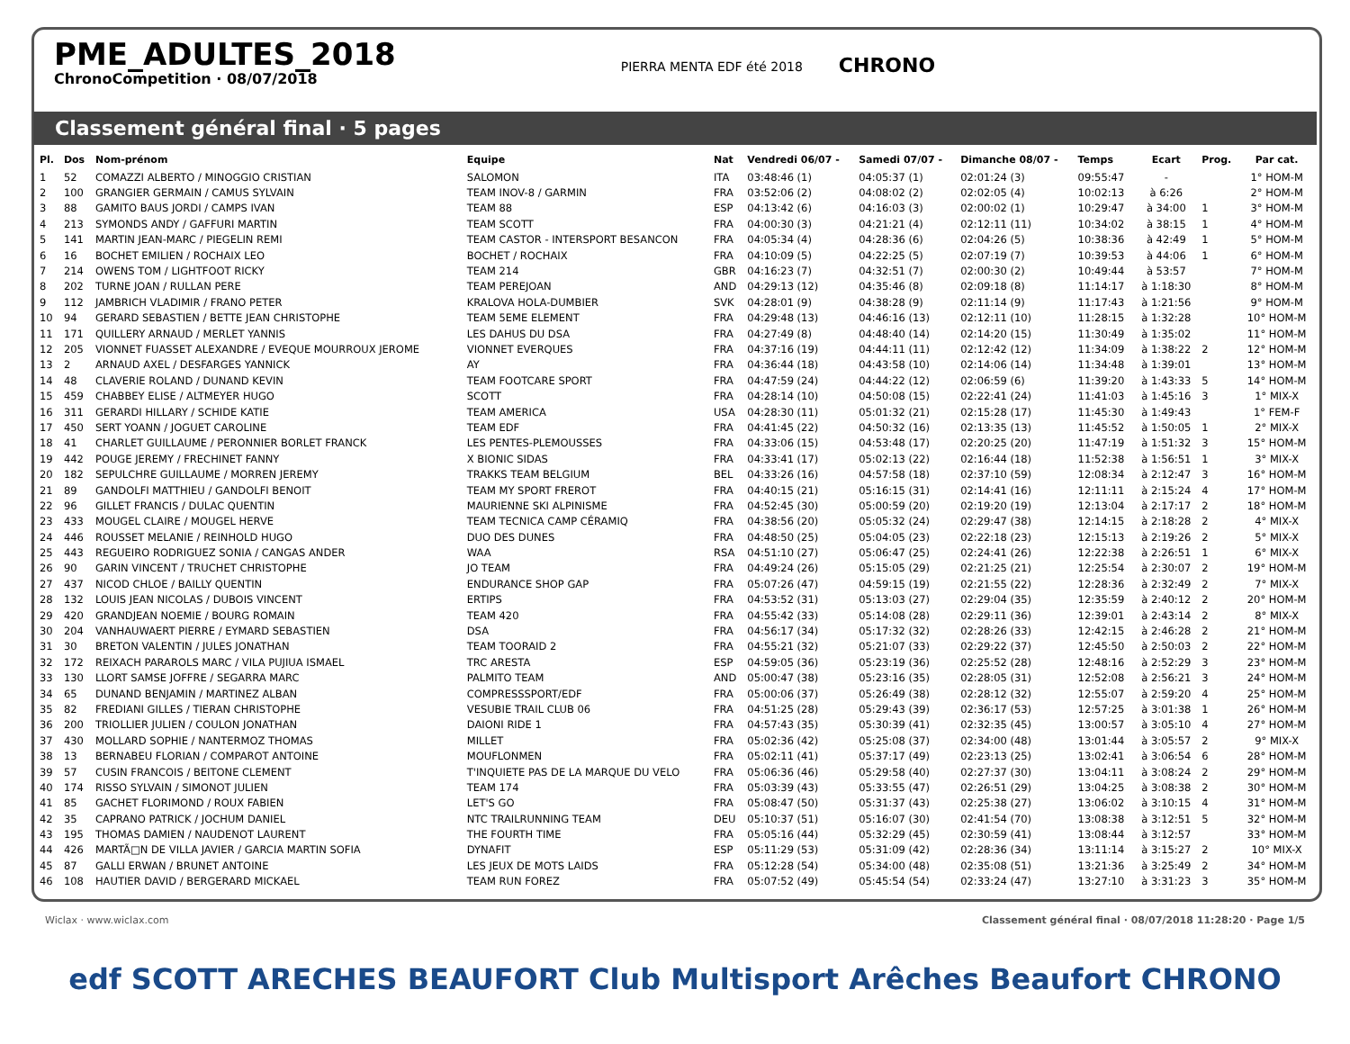PME_ADULTES_2018
ChronoCompetition · 08/07/2018
PIERRA MENTA EDF été 2018
CHRONO
Classement général final · 5 pages
| Pl. | Dos | Nom-prénom | Equipe | Nat | Vendredi 06/07 - | Samedi 07/07 - | Dimanche 08/07 - | Temps | Ecart | Prog. | Par cat. |
| --- | --- | --- | --- | --- | --- | --- | --- | --- | --- | --- | --- |
| 1 | 52 | COMAZZI ALBERTO / MINOGGIO CRISTIAN | SALOMON | ITA | 03:48:46 (1) | 04:05:37 (1) | 02:01:24 (3) | 09:55:47 | - | | 1° HOM-M |
| 2 | 100 | GRANGIER GERMAIN / CAMUS SYLVAIN | TEAM INOV-8 / GARMIN | FRA | 03:52:06 (2) | 04:08:02 (2) | 02:02:05 (4) | 10:02:13 | à 6:26 | | 2° HOM-M |
| 3 | 88 | GAMITO BAUS JORDI / CAMPS IVAN | TEAM 88 | ESP | 04:13:42 (6) | 04:16:03 (3) | 02:00:02 (1) | 10:29:47 | à 34:00 | 1 | 3° HOM-M |
| 4 | 213 | SYMONDS ANDY / GAFFURI MARTIN | TEAM SCOTT | FRA | 04:00:30 (3) | 04:21:21 (4) | 02:12:11 (11) | 10:34:02 | à 38:15 | 1 | 4° HOM-M |
| 5 | 141 | MARTIN JEAN-MARC / PIEGELIN REMI | TEAM CASTOR - INTERSPORT BESANCON | FRA | 04:05:34 (4) | 04:28:36 (6) | 02:04:26 (5) | 10:38:36 | à 42:49 | 1 | 5° HOM-M |
| 6 | 16 | BOCHET EMILIEN / ROCHAIX LEO | BOCHET / ROCHAIX | FRA | 04:10:09 (5) | 04:22:25 (5) | 02:07:19 (7) | 10:39:53 | à 44:06 | 1 | 6° HOM-M |
| 7 | 214 | OWENS TOM / LIGHTFOOT RICKY | TEAM 214 | GBR | 04:16:23 (7) | 04:32:51 (7) | 02:00:30 (2) | 10:49:44 | à 53:57 | | 7° HOM-M |
| 8 | 202 | TURNE JOAN / RULLAN PERE | TEAM PEREJOAN | AND | 04:29:13 (12) | 04:35:46 (8) | 02:09:18 (8) | 11:14:17 | à 1:18:30 | | 8° HOM-M |
| 9 | 112 | JAMBRICH VLADIMIR / FRANO PETER | KRALOVA HOLA-DUMBIER | SVK | 04:28:01 (9) | 04:38:28 (9) | 02:11:14 (9) | 11:17:43 | à 1:21:56 | | 9° HOM-M |
| 10 | 94 | GERARD SEBASTIEN / BETTE JEAN CHRISTOPHE | TEAM 5EME ELEMENT | FRA | 04:29:48 (13) | 04:46:16 (13) | 02:12:11 (10) | 11:28:15 | à 1:32:28 | | 10° HOM-M |
| 11 | 171 | QUILLERY ARNAUD / MERLET YANNIS | LES DAHUS DU DSA | FRA | 04:27:49 (8) | 04:48:40 (14) | 02:14:20 (15) | 11:30:49 | à 1:35:02 | | 11° HOM-M |
| 12 | 205 | VIONNET FUASSET ALEXANDRE / EVEQUE MOURROUX JEROME | VIONNET EVERQUES | FRA | 04:37:16 (19) | 04:44:11 (11) | 02:12:42 (12) | 11:34:09 | à 1:38:22 | 2 | 12° HOM-M |
| 13 | 2 | ARNAUD AXEL / DESFARGES YANNICK | AY | FRA | 04:36:44 (18) | 04:43:58 (10) | 02:14:06 (14) | 11:34:48 | à 1:39:01 | | 13° HOM-M |
| 14 | 48 | CLAVERIE ROLAND / DUNAND KEVIN | TEAM FOOTCARE SPORT | FRA | 04:47:59 (24) | 04:44:22 (12) | 02:06:59 (6) | 11:39:20 | à 1:43:33 | 5 | 14° HOM-M |
| 15 | 459 | CHABBEY ELISE / ALTMEYER HUGO | SCOTT | FRA | 04:28:14 (10) | 04:50:08 (15) | 02:22:41 (24) | 11:41:03 | à 1:45:16 | 3 | 1° MIX-X |
| 16 | 311 | GERARDI HILLARY / SCHIDE KATIE | TEAM AMERICA | USA | 04:28:30 (11) | 05:01:32 (21) | 02:15:28 (17) | 11:45:30 | à 1:49:43 | | 1° FEM-F |
| 17 | 450 | SERT YOANN / JOGUET CAROLINE | TEAM EDF | FRA | 04:41:45 (22) | 04:50:32 (16) | 02:13:35 (13) | 11:45:52 | à 1:50:05 | 1 | 2° MIX-X |
| 18 | 41 | CHARLET GUILLAUME / PERONNIER BORLET FRANCK | LES PENTES-PLEMOUSSES | FRA | 04:33:06 (15) | 04:53:48 (17) | 02:20:25 (20) | 11:47:19 | à 1:51:32 | 3 | 15° HOM-M |
| 19 | 442 | POUGE JEREMY / FRECHINET FANNY | X BIONIC SIDAS | FRA | 04:33:41 (17) | 05:02:13 (22) | 02:16:44 (18) | 11:52:38 | à 1:56:51 | 1 | 3° MIX-X |
| 20 | 182 | SEPULCHRE GUILLAUME / MORREN JEREMY | TRAKKS TEAM BELGIUM | BEL | 04:33:26 (16) | 04:57:58 (18) | 02:37:10 (59) | 12:08:34 | à 2:12:47 | 3 | 16° HOM-M |
| 21 | 89 | GANDOLFI MATTHIEU / GANDOLFI BENOIT | TEAM MY SPORT FREROT | FRA | 04:40:15 (21) | 05:16:15 (31) | 02:14:41 (16) | 12:11:11 | à 2:15:24 | 4 | 17° HOM-M |
| 22 | 96 | GILLET FRANCIS / DULAC QUENTIN | MAURIENNE SKI ALPINISME | FRA | 04:52:45 (30) | 05:00:59 (20) | 02:19:20 (19) | 12:13:04 | à 2:17:17 | 2 | 18° HOM-M |
| 23 | 433 | MOUGEL CLAIRE / MOUGEL HERVE | TEAM TECNICA CAMP CÉRAMIQ | FRA | 04:38:56 (20) | 05:05:32 (24) | 02:29:47 (38) | 12:14:15 | à 2:18:28 | 2 | 4° MIX-X |
| 24 | 446 | ROUSSET MELANIE / REINHOLD HUGO | DUO DES DUNES | FRA | 04:48:50 (25) | 05:04:05 (23) | 02:22:18 (23) | 12:15:13 | à 2:19:26 | 2 | 5° MIX-X |
| 25 | 443 | REGUEIRO RODRIGUEZ SONIA / CANGAS ANDER | WAA | RSA | 04:51:10 (27) | 05:06:47 (25) | 02:24:41 (26) | 12:22:38 | à 2:26:51 | 1 | 6° MIX-X |
| 26 | 90 | GARIN VINCENT / TRUCHET CHRISTOPHE | JO TEAM | FRA | 04:49:24 (26) | 05:15:05 (29) | 02:21:25 (21) | 12:25:54 | à 2:30:07 | 2 | 19° HOM-M |
| 27 | 437 | NICOD CHLOE / BAILLY QUENTIN | ENDURANCE SHOP GAP | FRA | 05:07:26 (47) | 04:59:15 (19) | 02:21:55 (22) | 12:28:36 | à 2:32:49 | 2 | 7° MIX-X |
| 28 | 132 | LOUIS JEAN NICOLAS / DUBOIS VINCENT | ERTIPS | FRA | 04:53:52 (31) | 05:13:03 (27) | 02:29:04 (35) | 12:35:59 | à 2:40:12 | 2 | 20° HOM-M |
| 29 | 420 | GRANDJEAN NOEMIE / BOURG ROMAIN | TEAM 420 | FRA | 04:55:42 (33) | 05:14:08 (28) | 02:29:11 (36) | 12:39:01 | à 2:43:14 | 2 | 8° MIX-X |
| 30 | 204 | VANHAUWAERT PIERRE / EYMARD SEBASTIEN | DSA | FRA | 04:56:17 (34) | 05:17:32 (32) | 02:28:26 (33) | 12:42:15 | à 2:46:28 | 2 | 21° HOM-M |
| 31 | 30 | BRETON VALENTIN / JULES JONATHAN | TEAM TOORAID 2 | FRA | 04:55:21 (32) | 05:21:07 (33) | 02:29:22 (37) | 12:45:50 | à 2:50:03 | 2 | 22° HOM-M |
| 32 | 172 | REIXACH PARAROLS MARC / VILA PUJIUA ISMAEL | TRC ARESTA | ESP | 04:59:05 (36) | 05:23:19 (36) | 02:25:52 (28) | 12:48:16 | à 2:52:29 | 3 | 23° HOM-M |
| 33 | 130 | LLORT SAMSE JOFFRE / SEGARRA MARC | PALMITO TEAM | AND | 05:00:47 (38) | 05:23:16 (35) | 02:28:05 (31) | 12:52:08 | à 2:56:21 | 3 | 24° HOM-M |
| 34 | 65 | DUNAND BENJAMIN / MARTINEZ ALBAN | COMPRESSSPORT/EDF | FRA | 05:00:06 (37) | 05:26:49 (38) | 02:28:12 (32) | 12:55:07 | à 2:59:20 | 4 | 25° HOM-M |
| 35 | 82 | FREDIANI GILLES / TIERAN CHRISTOPHE | VESUBIE TRAIL CLUB 06 | FRA | 04:51:25 (28) | 05:29:43 (39) | 02:36:17 (53) | 12:57:25 | à 3:01:38 | 1 | 26° HOM-M |
| 36 | 200 | TRIOLLIER JULIEN / COULON JONATHAN | DAIONI RIDE 1 | FRA | 04:57:43 (35) | 05:30:39 (41) | 02:32:35 (45) | 13:00:57 | à 3:05:10 | 4 | 27° HOM-M |
| 37 | 430 | MOLLARD SOPHIE / NANTERMOZ THOMAS | MILLET | FRA | 05:02:36 (42) | 05:25:08 (37) | 02:34:00 (48) | 13:01:44 | à 3:05:57 | 2 | 9° MIX-X |
| 38 | 13 | BERNABEU FLORIAN / COMPAROT ANTOINE | MOUFLONMEN | FRA | 05:02:11 (41) | 05:37:17 (49) | 02:23:13 (25) | 13:02:41 | à 3:06:54 | 6 | 28° HOM-M |
| 39 | 57 | CUSIN FRANCOIS / BEITONE CLEMENT | T'INQUIETE PAS DE LA MARQUE DU VELO | FRA | 05:06:36 (46) | 05:29:58 (40) | 02:27:37 (30) | 13:04:11 | à 3:08:24 | 2 | 29° HOM-M |
| 40 | 174 | RISSO SYLVAIN / SIMONOT JULIEN | TEAM 174 | FRA | 05:03:39 (43) | 05:33:55 (47) | 02:26:51 (29) | 13:04:25 | à 3:08:38 | 2 | 30° HOM-M |
| 41 | 85 | GACHET FLORIMOND / ROUX FABIEN | LET'S GO | FRA | 05:08:47 (50) | 05:31:37 (43) | 02:25:38 (27) | 13:06:02 | à 3:10:15 | 4 | 31° HOM-M |
| 42 | 35 | CAPRANO PATRICK / JOCHUM DANIEL | NTC TRAILRUNNING TEAM | DEU | 05:10:37 (51) | 05:16:07 (30) | 02:41:54 (70) | 13:08:38 | à 3:12:51 | 5 | 32° HOM-M |
| 43 | 195 | THOMAS DAMIEN / NAUDENOT LAURENT | THE FOURTH TIME | FRA | 05:05:16 (44) | 05:32:29 (45) | 02:30:59 (41) | 13:08:44 | à 3:12:57 | | 33° HOM-M |
| 44 | 426 | MARTÃ□N DE VILLA JAVIER / GARCIA MARTIN SOFIA | DYNAFIT | ESP | 05:11:29 (53) | 05:31:09 (42) | 02:28:36 (34) | 13:11:14 | à 3:15:27 | 2 | 10° MIX-X |
| 45 | 87 | GALLI ERWAN / BRUNET ANTOINE | LES JEUX DE MOTS LAIDS | FRA | 05:12:28 (54) | 05:34:00 (48) | 02:35:08 (51) | 13:21:36 | à 3:25:49 | 2 | 34° HOM-M |
| 46 | 108 | HAUTIER DAVID / BERGERARD MICKAEL | TEAM RUN FOREZ | FRA | 05:07:52 (49) | 05:45:54 (54) | 02:33:24 (47) | 13:27:10 | à 3:31:23 | 3 | 35° HOM-M |
Wiclax · www.wiclax.com Classement général final · 08/07/2018 11:28:20 · Page 1/5
edf SCOTT ARECHES BEAUFORT Club Multisport Arêches Beaufort CHRONO